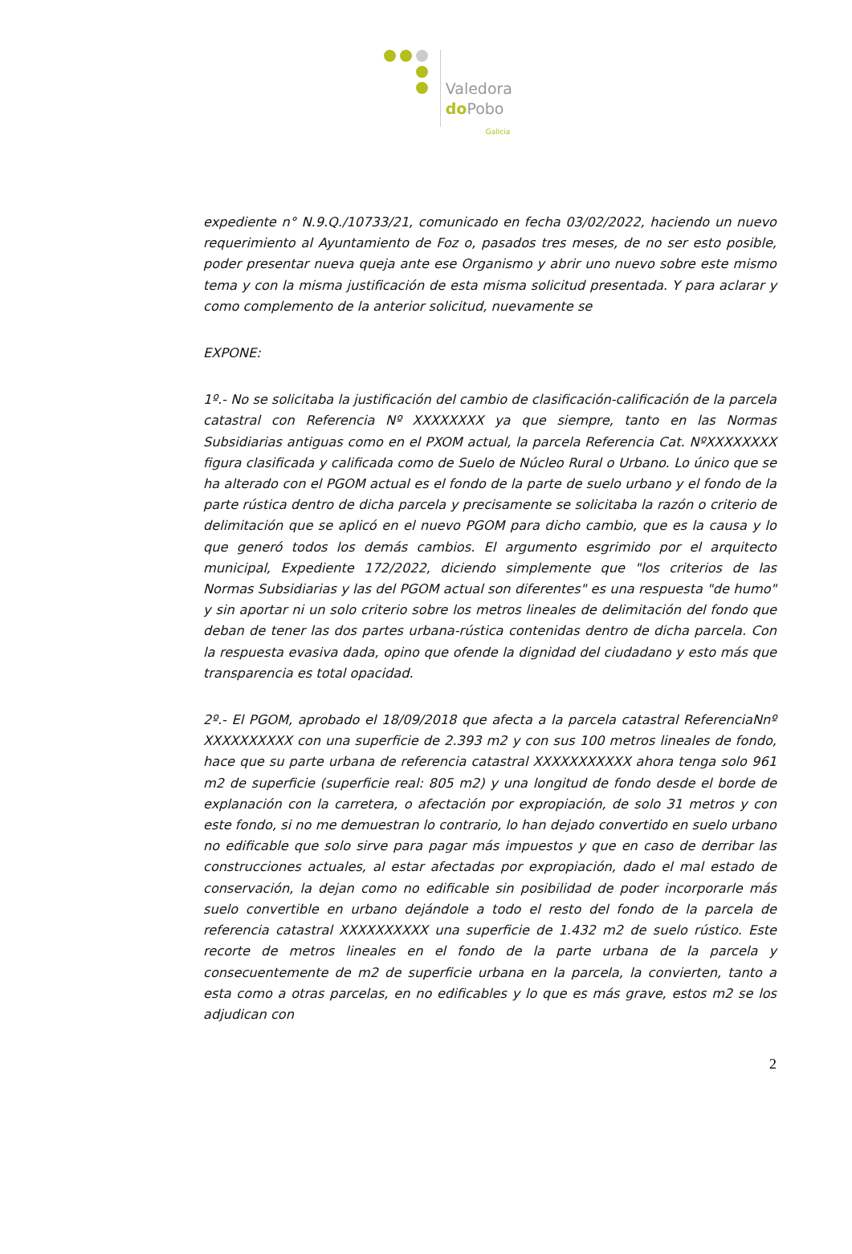Valedora
do Pobo
Galicia
expediente n° N.9.Q./10733/21, comunicado en fecha 03/02/2022, haciendo un nuevo requerimiento al Ayuntamiento de Foz o, pasados tres meses, de no ser esto posible, poder presentar nueva queja ante ese Organismo y abrir uno nuevo sobre este mismo tema y con la misma justificación de esta misma solicitud presentada. Y para aclarar y como complemento de la anterior solicitud, nuevamente se
EXPONE:
1º.- No se solicitaba la justificación del cambio de clasificación-calificación de la parcela catastral con Referencia Nº XXXXXXXX ya que siempre, tanto en las Normas Subsidiarias antiguas como en el PXOM actual, la parcela Referencia Cat. NºXXXXXXXX figura clasificada y calificada como de Suelo de Núcleo Rural o Urbano. Lo único que se ha alterado con el PGOM actual es el fondo de la parte de suelo urbano y el fondo de la parte rústica dentro de dicha parcela y precisamente se solicitaba la razón o criterio de delimitación que se aplicó en el nuevo PGOM para dicho cambio, que es la causa y lo que generó todos los demás cambios. El argumento esgrimido por el arquitecto municipal, Expediente 172/2022, diciendo simplemente que "los criterios de las Normas Subsidiarias y las del PGOM actual son diferentes" es una respuesta "de humo" y sin aportar ni un solo criterio sobre los metros lineales de delimitación del fondo que deban de tener las dos partes urbana-rústica contenidas dentro de dicha parcela. Con la respuesta evasiva dada, opino que ofende la dignidad del ciudadano y esto más que transparencia es total opacidad.
2º.- El PGOM, aprobado el 18/09/2018 que afecta a la parcela catastral ReferenciaNnº XXXXXXXXXX con una superficie de 2.393 m2 y con sus 100 metros lineales de fondo, hace que su parte urbana de referencia catastral XXXXXXXXXXX ahora tenga solo 961 m2 de superficie (superficie real: 805 m2) y una longitud de fondo desde el borde de explanación con la carretera, o afectación por expropiación, de solo 31 metros y con este fondo, si no me demuestran lo contrario, lo han dejado convertido en suelo urbano no edificable que solo sirve para pagar más impuestos y que en caso de derribar las construcciones actuales, al estar afectadas por expropiación, dado el mal estado de conservación, la dejan como no edificable sin posibilidad de poder incorporarle más suelo convertible en urbano dejándole a todo el resto del fondo de la parcela de referencia catastral XXXXXXXXXX una superficie de 1.432 m2 de suelo rústico. Este recorte de metros lineales en el fondo de la parte urbana de la parcela y consecuentemente de m2 de superficie urbana en la parcela, la convierten, tanto a esta como a otras parcelas, en no edificables y lo que es más grave, estos m2 se los adjudican con
2